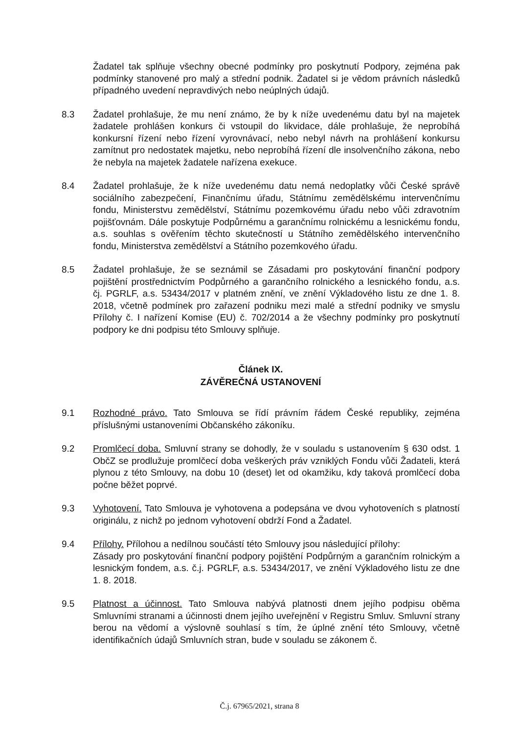Žadatel tak splňuje všechny obecné podmínky pro poskytnutí Podpory, zejména pak podmínky stanovené pro malý a střední podnik. Žadatel si je vědom právních následků případného uvedení nepravdivých nebo neúplných údajů.
8.3 Žadatel prohlašuje, že mu není známo, že by k níže uvedenému datu byl na majetek žadatele prohlášen konkurs či vstoupil do likvidace, dále prohlašuje, že neprobíhá konkursní řízení nebo řízení vyrovnávací, nebo nebyl návrh na prohlášení konkursu zamítnut pro nedostatek majetku, nebo neprobíhá řízení dle insolvenčního zákona, nebo že nebyla na majetek žadatele nařízena exekuce.
8.4 Žadatel prohlašuje, že k níže uvedenému datu nemá nedoplatky vůči České správě sociálního zabezpečení, Finančnímu úřadu, Státnímu zemědělskému intervenčnímu fondu, Ministerstvu zemědělství, Státnímu pozemkovému úřadu nebo vůči zdravotním pojišťovnám. Dále poskytuje Podpůrnému a garančnímu rolnickému a lesnickému fondu, a.s. souhlas s ověřením těchto skutečností u Státního zemědělského intervenčního fondu, Ministerstva zemědělství a Státního pozemkového úřadu.
8.5 Žadatel prohlašuje, že se seznámil se Zásadami pro poskytování finanční podpory pojištění prostřednictvím Podpůrného a garančního rolnického a lesnického fondu, a.s. čj. PGRLF, a.s. 53434/2017 v platném znění, ve znění Výkladového listu ze dne 1. 8. 2018, včetně podmínek pro zařazení podniku mezi malé a střední podniky ve smyslu Přílohy č. I nařízení Komise (EU) č. 702/2014 a že všechny podmínky pro poskytnutí podpory ke dni podpisu této Smlouvy splňuje.
Článek IX.
ZÁVĚREČNÁ USTANOVENÍ
9.1 Rozhodné právo. Tato Smlouva se řídí právním řádem České republiky, zejména příslušnými ustanoveními Občanského zákoníku.
9.2 Promlčecí doba. Smluvní strany se dohodly, že v souladu s ustanovením § 630 odst. 1 ObčZ se prodlužuje promlčecí doba veškerých práv vzniklých Fondu vůči Žadateli, která plynou z této Smlouvy, na dobu 10 (deset) let od okamžiku, kdy taková promlčecí doba počne běžet poprvé.
9.3 Vyhotovení. Tato Smlouva je vyhotovena a podepsána ve dvou vyhotoveních s platností originálu, z nichž po jednom vyhotovení obdrží Fond a Žadatel.
9.4 Přílohy. Přílohou a nedílnou součástí této Smlouvy jsou následující přílohy:
Zásady pro poskytování finanční podpory pojištění Podpůrným a garančním rolnickým a lesnickým fondem, a.s. č.j. PGRLF, a.s. 53434/2017, ve znění Výkladového listu ze dne 1. 8. 2018.
9.5 Platnost a účinnost. Tato Smlouva nabývá platnosti dnem jejího podpisu oběma Smluvními stranami a účinnosti dnem jejího uveřejnění v Registru Smluv. Smluvní strany berou na vědomí a výslovně souhlasí s tím, že úplné znění této Smlouvy, včetně identifikačních údajů Smluvních stran, bude v souladu se zákonem č.
Č.j. 67965/2021, strana 8